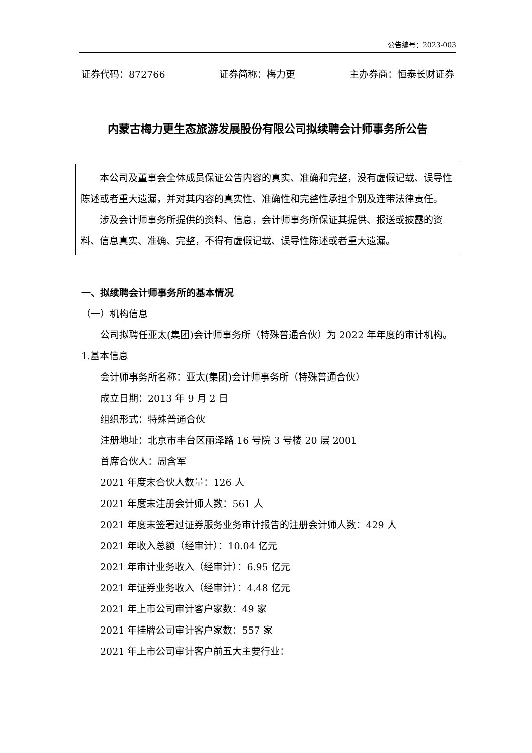公告编号：2023-003
证券代码：872766 证券简称：梅力更 主办券商：恒泰长财证券
内蒙古梅力更生态旅游发展股份有限公司拟续聘会计师事务所公告
本公司及董事会全体成员保证公告内容的真实、准确和完整，没有虚假记载、误导性陈述或者重大遗漏，并对其内容的真实性、准确性和完整性承担个别及连带法律责任。
涉及会计师事务所提供的资料、信息，会计师事务所保证其提供、报送或披露的资料、信息真实、准确、完整，不得有虚假记载、误导性陈述或者重大遗漏。
一、拟续聘会计师事务所的基本情况
（一）机构信息
公司拟聘任亚太(集团)会计师事务所（特殊普通合伙）为 2022 年年度的审计机构。
1.基本信息
会计师事务所名称：亚太(集团)会计师事务所（特殊普通合伙）
成立日期：2013 年 9 月 2 日
组织形式：特殊普通合伙
注册地址：北京市丰台区丽泽路 16 号院 3 号楼 20 层 2001
首席合伙人：周含军
2021 年度末合伙人数量：126 人
2021 年度末注册会计师人数：561 人
2021 年度末签署过证券服务业务审计报告的注册会计师人数：429 人
2021 年收入总额（经审计）：10.04 亿元
2021 年审计业务收入（经审计）：6.95 亿元
2021 年证券业务收入（经审计）：4.48 亿元
2021 年上市公司审计客户家数：49 家
2021 年挂牌公司审计客户家数：557 家
2021 年上市公司审计客户前五大主要行业：